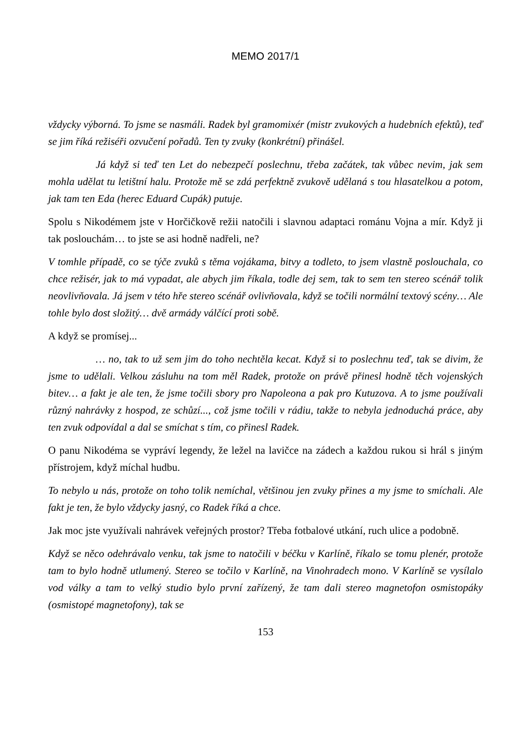MEMO 2017/1
vždycky výborná. To jsme se nasmáli. Radek byl gramomixér (mistr zvukových a hudebních efektů), teď se jim říká režiséři ozvučení pořadů. Ten ty zvuky (konkrétní) přinášel.
Já když si teď ten Let do nebezpečí poslechnu, třeba začátek, tak vůbec nevim, jak sem mohla udělat tu letištní halu. Protože mě se zdá perfektně zvukově udělaná s tou hlasatelkou a potom, jak tam ten Eda (herec Eduard Cupák) putuje.
Spolu s Nikodémem jste v Horčičkově režii natočili i slavnou adaptaci románu Vojna a mír. Když ji tak poslouchám… to jste se asi hodně nadřeli, ne?
V tomhle případě, co se týče zvuků s těma vojákama, bitvy a todleto, to jsem vlastně poslouchala, co chce režisér, jak to má vypadat, ale abych jim říkala, todle dej sem, tak to sem ten stereo scénář tolik neovlivňovala. Já jsem v této hře stereo scénář ovlivňovala, když se točili normální textový scény… Ale tohle bylo dost složitý… dvě armády válčící proti sobě.
A když se promísej...
… no, tak to už sem jim do toho nechtěla kecat. Když si to poslechnu teď, tak se divim, že jsme to udělali. Velkou zásluhu na tom měl Radek, protože on právě přinesl hodně těch vojenských bitev… a fakt je ale ten, že jsme točili sbory pro Napoleona a pak pro Kutuzova. A to jsme používali různý nahrávky z hospod, ze schůzí..., což jsme točili v rádiu, takže to nebyla jednoduchá práce, aby ten zvuk odpovídal a dal se smíchat s tím, co přinesl Radek.
O panu Nikodéma se vypráví legendy, že ležel na lavičce na zádech a každou rukou si hrál s jiným přístrojem, když míchal hudbu.
To nebylo u nás, protože on toho tolik nemíchal, většinou jen zvuky přines a my jsme to smíchali. Ale fakt je ten, že bylo vždycky jasný, co Radek říká a chce.
Jak moc jste využívali nahrávek veřejných prostor? Třeba fotbalové utkání, ruch ulice a podobně.
Když se něco odehrávalo venku, tak jsme to natočili v béčku v Karlíně, říkalo se tomu plenér, protože tam to bylo hodně utlumený. Stereo se točilo v Karlíně, na Vinohradech mono. V Karlíně se vysílalo vod války a tam to velký studio bylo první zařízený, že tam dali stereo magnetofon osmistopáky (osmistopé magnetofony), tak se
153